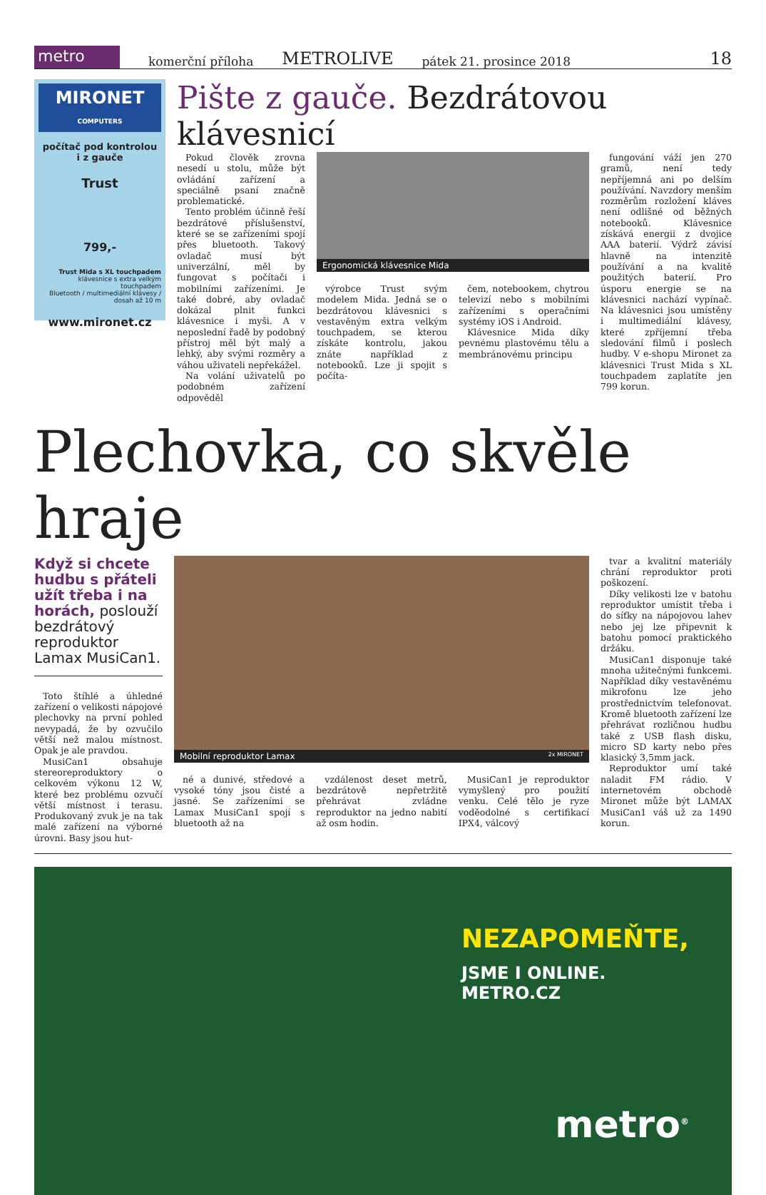metro
komerční příloha METROLIVE pátek 21. prosince 2018 18
MIRONET
COMPUTERS
počítač pod kontrolou
i z gauče
Trust
799,-
Trust Mida s XL touchpadem
klávesnice s extra velkým touchpadem
Bluetooth / multimediální klávesy / dosah až 10 m
www.mironet.cz
Pište z gauče. Bezdrátovou klávesnicí
Pokud člověk zrovna nesedí u stolu, může být ovládání zařízení a speciálně psaní značně problematické.
Tento problém účinně řeší bezdrátové příslušenství, které se se zařízeními spojí přes bluetooth. Takový ovladač musí být univerzální, měl by fungovat s počítači i mobilními zařízeními. Je také dobré, aby ovladač dokázal plnit funkci klávesnice i myši. A v neposlední řadě by podobný přístroj měl být malý a lehký, aby svými rozměry a váhou uživateli nepřekážel.
Na volání uživatelů po podobném zařízení odpověděl
Ergonomická klávesnice Mida
výrobce Trust svým modelem Mida. Jedná se o bezdrátovou klávesnici s vestavěným extra velkým touchpadem, se kterou získáte kontrolu, jakou znáte například z notebooků. Lze ji spojit s počíta-
čem, notebookem, chytrou televizí nebo s mobilními zařízeními s operačními systémy iOS i Android.
Klávesnice Mida díky pevnému plastovému tělu a membránovému principu
fungování váží jen 270 gramů, není tedy nepříjemná ani po delším používání. Navzdory menším rozměrům rozložení kláves není odlišné od běžných notebooků. Klávesnice získává energii z dvojice AAA baterií. Výdrž závisí hlavně na intenzitě používání a na kvalitě použitých baterií. Pro úsporu energie se na klávesnici nachází vypínač. Na klávesnici jsou umístěny i multimediální klávesy, které zpříjemní třeba sledování filmů i poslech hudby. V e-shopu Mironet za klávesnici Trust Mida s XL touchpadem zaplatíte jen 799 korun.
Plechovka, co skvěle hraje
Když si chcete hudbu s přáteli užít třeba i na horách, poslouží bezdrátový reproduktor Lamax MusiCan1.
Toto štíhlé a úhledné zařízení o velikosti nápojové plechovky na první pohled nevypadá, že by ozvučilo větší než malou místnost. Opak je ale pravdou.
MusiCan1 obsahuje stereoreproduktory o celkovém výkonu 12 W, které bez problému ozvučí větší místnost i terasu. Produkovaný zvuk je na tak malé zařízení na výborné úrovni. Basy jsou hut-
Mobilní reproduktor Lamax 2x MIRONET
né a dunivé, středové a vysoké tóny jsou čisté a jasné. Se zařízeními se Lamax MusiCan1 spojí s bluetooth až na
vzdálenost deset metrů, bezdrátově nepřetržitě přehrávat zvládne reproduktor na jedno nabití až osm hodin.
MusiCan1 je reproduktor vymyšlený pro použití venku. Celé tělo je ryze voděodolné s certifikací IPX4, válcový
tvar a kvalitní materiály chrání reproduktor proti poškození.
Díky velikosti lze v batohu reproduktor umístit třeba i do síťky na nápojovou lahev nebo jej lze připevnit k batohu pomocí praktického držáku.
MusiCan1 disponuje také mnoha užitečnými funkcemi. Například díky vestavěnému mikrofonu lze jeho prostřednictvím telefonovat. Kromě bluetooth zařízení lze přehrávat rozličnou hudbu také z USB flash disku, micro SD karty nebo přes klasický 3,5mm jack.
Reproduktor umí také naladit FM rádio. V internetovém obchodě Mironet může být LAMAX MusiCan1 váš už za 1490 korun.
NEZAPOMEŇTE,
JSME I ONLINE.
METRO.CZ
metro<sup>®</sup>